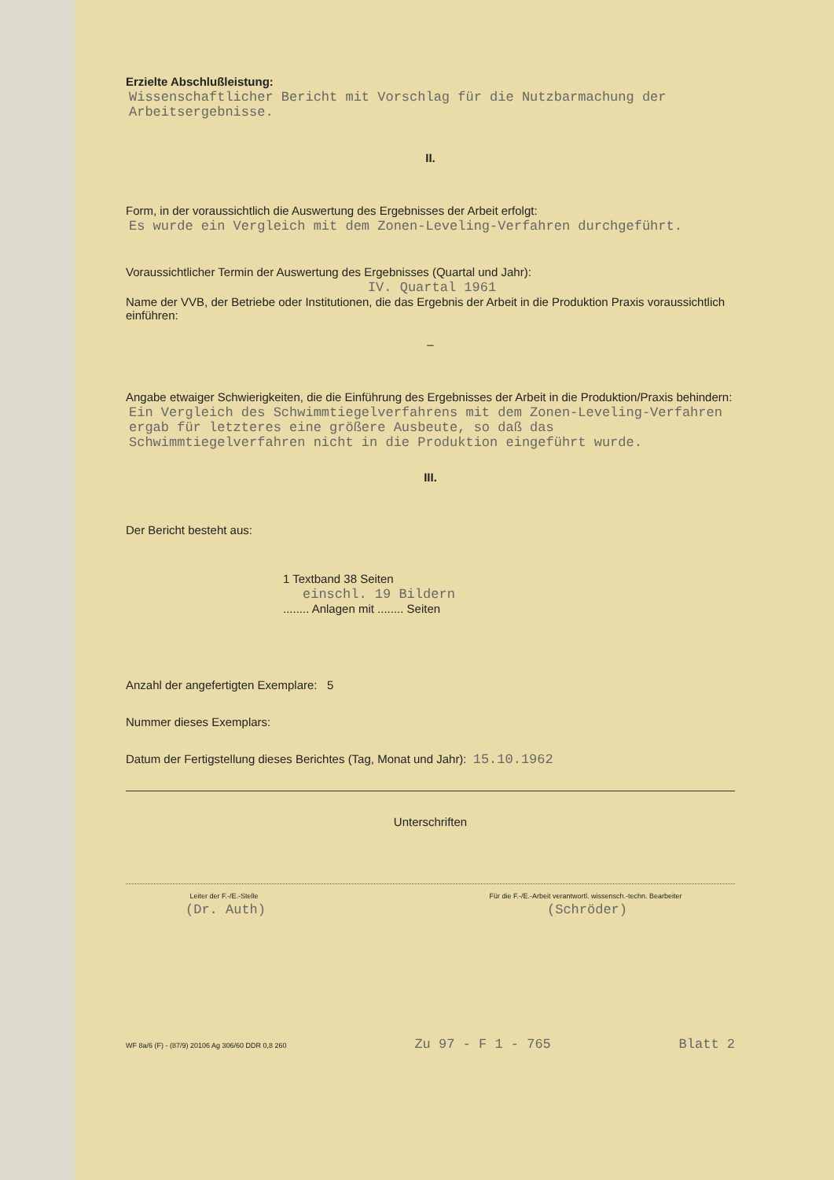Erzielte Abschlußleistung:
Wissenschaftlicher Bericht mit Vorschlag für die Nutzbarmachung der Arbeitsergebnisse.
II.
Form, in der voraussichtlich die Auswertung des Ergebnisses der Arbeit erfolgt:
Es wurde ein Vergleich mit dem Zonen-Leveling-Verfahren durchgeführt.
Voraussichtlicher Termin der Auswertung des Ergebnisses (Quartal und Jahr):
IV. Quartal 1961
Name der VVB, der Betriebe oder Institutionen, die das Ergebnis der Arbeit in die Produktion Praxis voraussichtlich einführen:
–
Angabe etwaiger Schwierigkeiten, die die Einführung des Ergebnisses der Arbeit in die Produktion/Praxis behindern:
Ein Vergleich des Schwimmtiegelverfahrens mit dem Zonen-Leveling-Verfahren ergab für letzteres eine größere Ausbeute, so daß das Schwimmtiegelverfahren nicht in die Produktion eingeführt wurde.
III.
Der Bericht besteht aus:
1 Textband 38 Seiten
einschl. 19 Bildern
........ Anlagen mit ........ Seiten
Anzahl der angefertigten Exemplare: 5
Nummer dieses Exemplars:
Datum der Fertigstellung dieses Berichtes (Tag, Monat und Jahr): 15.10.1962
Unterschriften
Leiter der F.-/E.-Stelle
(Dr. Auth)
Für die F.-/E.-Arbeit verantwortl. wissensch.-techn. Bearbeiter
(Schröder)
WF 8a/6 (F) - (87/9) 20106 Ag 306/60 DDR 0,8 260 Zu 97 - F 1 - 765 Blatt 2